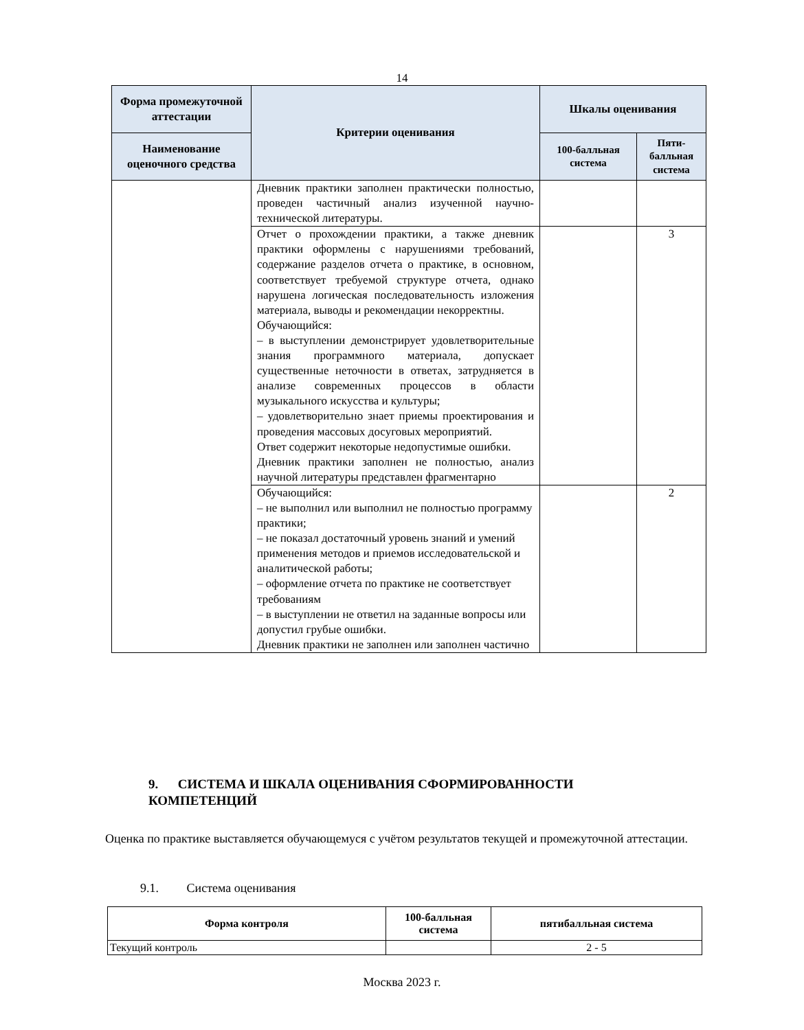14
| Форма промежуточной аттестации | Критерии оценивания | Шкалы оценивания | |
| --- | --- | --- | --- |
| Наименование оценочного средства | | 100-балльная система | Пяти-балльная система |
| | Дневник практики заполнен практически полностью, проведен частичный анализ изученной научно-технической литературы. | | |
| | Отчет о прохождении практики, а также дневник практики оформлены с нарушениями требований, содержание разделов отчета о практике, в основном, соответствует требуемой структуре отчета, однако нарушена логическая последовательность изложения материала, выводы и рекомендации некорректны. Обучающийся: – в выступлении демонстрирует удовлетворительные знания программного материала, допускает существенные неточности в ответах, затрудняется в анализе современных процессов в области музыкального искусства и культуры; – удовлетворительно знает приемы проектирования и проведения массовых досуговых мероприятий. Ответ содержит некоторые недопустимые ошибки. Дневник практики заполнен не полностью, анализ научной литературы представлен фрагментарно | | 3 |
| | Обучающийся: – не выполнил или выполнил не полностью программу практики; – не показал достаточный уровень знаний и умений применения методов и приемов исследовательской и аналитической работы; – оформление отчета по практике не соответствует требованиям – в выступлении не ответил на заданные вопросы или допустил грубые ошибки. Дневник практики не заполнен или заполнен частично | | 2 |
9. СИСТЕМА И ШКАЛА ОЦЕНИВАНИЯ СФОРМИРОВАННОСТИ КОМПЕТЕНЦИЙ
Оценка по практике выставляется обучающемуся с учётом результатов текущей и промежуточной аттестации.
9.1. Система оценивания
| Форма контроля | 100-балльная система | пятибалльная система |
| --- | --- | --- |
| Текущий контроль | | 2 - 5 |
Москва 2023 г.